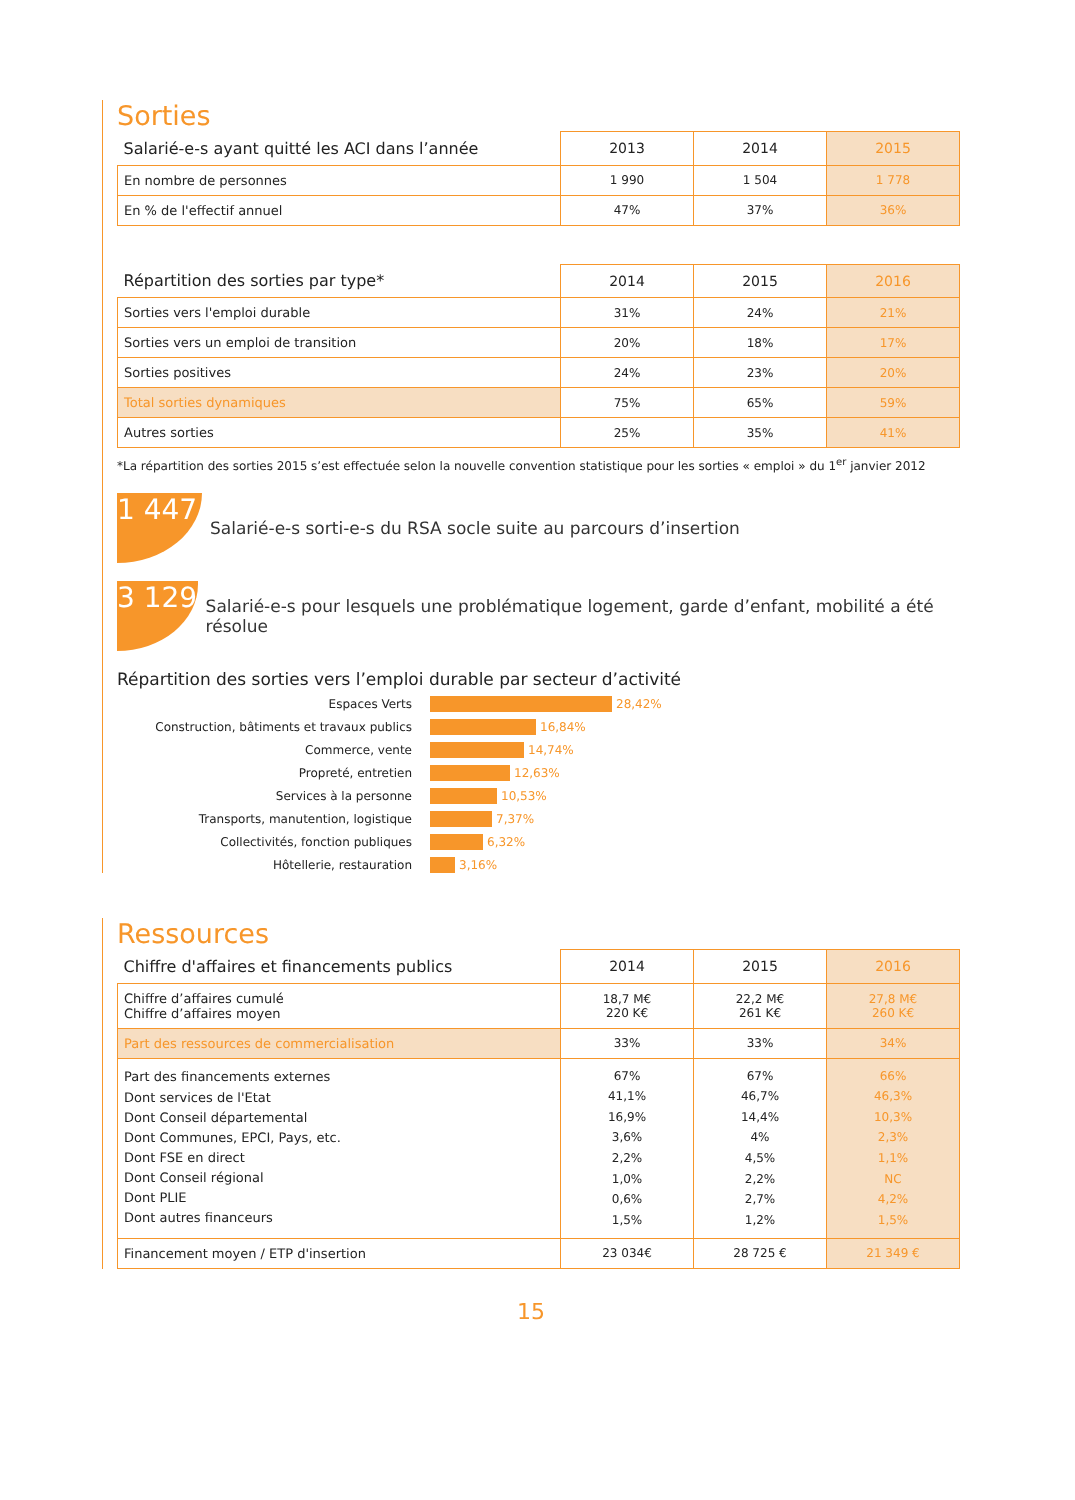Sorties
| Salarié-e-s ayant quitté les ACI dans l’année | 2013 | 2014 | 2015 |
| --- | --- | --- | --- |
| En nombre de personnes | 1 990 | 1 504 | 1 778 |
| En % de l'effectif annuel | 47% | 37% | 36% |
| Répartition des sorties par type* | 2014 | 2015 | 2016 |
| --- | --- | --- | --- |
| Sorties vers l'emploi durable | 31% | 24% | 21% |
| Sorties vers un emploi de transition | 20% | 18% | 17% |
| Sorties positives | 24% | 23% | 20% |
| Total sorties dynamiques | 75% | 65% | 59% |
| Autres sorties | 25% | 35% | 41% |
*La répartition des sorties 2015 s’est effectuée selon la nouvelle convention statistique pour les sorties « emploi » du 1<sup>er</sup> janvier 2012
1 447
Salarié-e-s sorti-e-s du RSA socle suite au parcours d’insertion
3 129
Salarié-e-s pour lesquels une problématique logement, garde d’enfant, mobilité a été résolue
Répartition des sorties vers l’emploi durable par secteur d’activité
Espaces Verts 28,42%
Construction, bâtiments et travaux publics 16,84%
Commerce, vente 14,74%
Propreté, entretien 12,63%
Services à la personne 10,53%
Transports, manutention, logistique 7,37%
Collectivités, fonction publiques 6,32%
Hôtellerie, restauration 3,16%
Ressources
| Chiffre d'affaires et financements publics | 2014 | 2015 | 2016 |
| --- | --- | --- | --- |
| Chiffre d’affaires cumulé Chiffre d’affaires moyen | 18,7 M€ 220 K€ | 22,2 M€ 261 K€ | 27,8 M€ 260 K€ |
| Part des ressources de commercialisation | 33% | 33% | 34% |
| Part des financements externes Dont services de l'Etat Dont Conseil départemental Dont Communes, EPCI, Pays, etc. Dont FSE en direct Dont Conseil régional Dont PLIE Dont autres financeurs | 67% 41,1% 16,9% 3,6% 2,2% 1,0% 0,6% 1,5% | 67% 46,7% 14,4% 4% 4,5% 2,2% 2,7% 1,2% | 66% 46,3% 10,3% 2,3% 1,1% NC 4,2% 1,5% |
| Financement moyen / ETP d'insertion | 23 034€ | 28 725 € | 21 349 € |
15